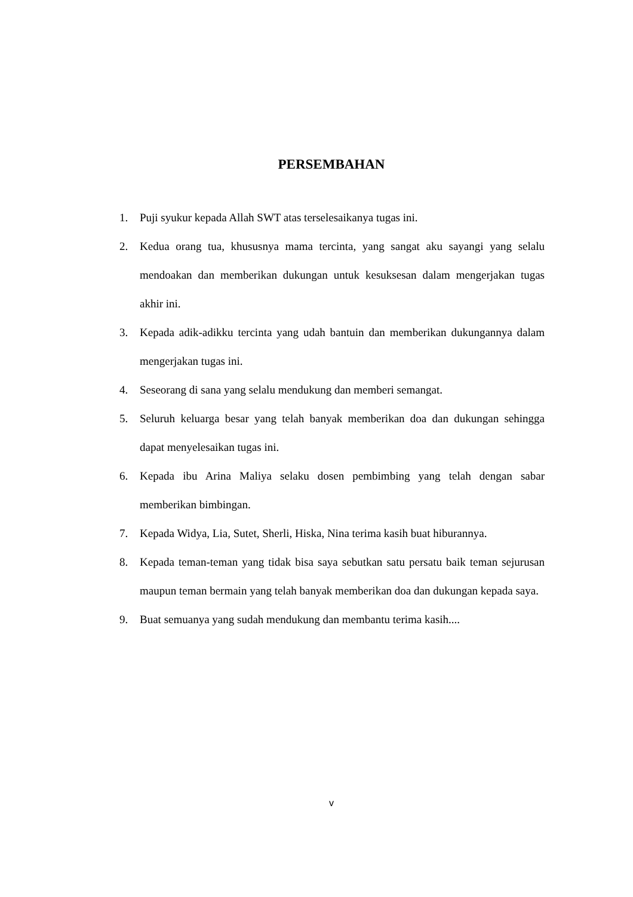PERSEMBAHAN
1. Puji syukur kepada Allah SWT atas terselesaikanya tugas ini.
2. Kedua orang tua, khususnya mama tercinta, yang sangat aku sayangi yang selalu mendoakan dan memberikan dukungan untuk kesuksesan dalam mengerjakan tugas akhir ini.
3. Kepada adik-adikku tercinta yang udah bantuin dan memberikan dukungannya dalam mengerjakan tugas ini.
4. Seseorang di sana yang selalu mendukung dan memberi semangat.
5. Seluruh keluarga besar yang telah banyak memberikan doa dan dukungan sehingga dapat menyelesaikan tugas ini.
6. Kepada ibu Arina Maliya selaku dosen pembimbing yang telah dengan sabar memberikan bimbingan.
7. Kepada Widya, Lia, Sutet, Sherli, Hiska, Nina terima kasih buat hiburannya.
8. Kepada teman-teman yang tidak bisa saya sebutkan satu persatu baik teman sejurusan maupun teman bermain yang telah banyak memberikan doa dan dukungan kepada saya.
9. Buat semuanya yang sudah mendukung dan membantu terima kasih....
v